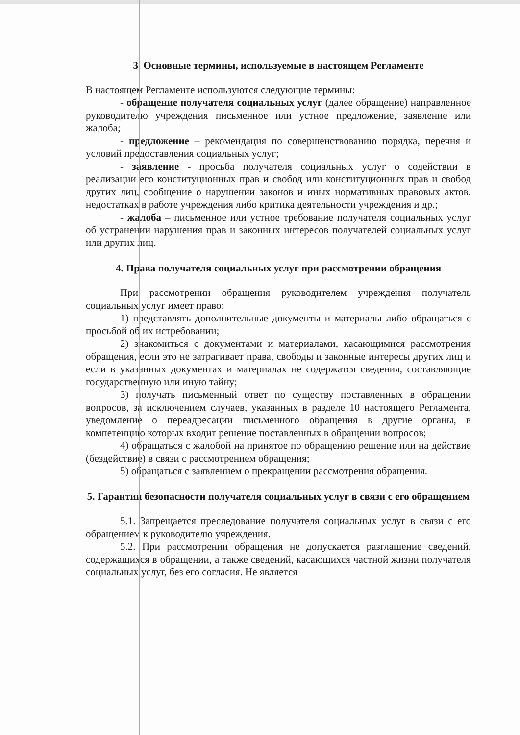3. Основные термины, используемые в настоящем Регламенте
В настоящем Регламенте используются следующие термины:
- обращение получателя социальных услуг (далее обращение) направленное руководителю учреждения письменное или устное предложение, заявление или жалоба;
- предложение – рекомендация по совершенствованию порядка, перечня и условий предоставления социальных услуг;
- заявление - просьба получателя социальных услуг о содействии в реализации его конституционных прав и свобод или конституционных прав и свобод других лиц, сообщение о нарушении законов и иных нормативных правовых актов, недостатках в работе учреждения либо критика деятельности учреждения и др.;
- жалоба – письменное или устное требование получателя социальных услуг об устранении нарушения прав и законных интересов получателей социальных услуг или других лиц.
4. Права получателя социальных услуг при рассмотрении обращения
При рассмотрении обращения руководителем учреждения получатель социальных услуг имеет право:
1) представлять дополнительные документы и материалы либо обращаться с просьбой об их истребовании;
2) знакомиться с документами и материалами, касающимися рассмотрения обращения, если это не затрагивает права, свободы и законные интересы других лиц и если в указанных документах и материалах не содержатся сведения, составляющие государственную или иную тайну;
3) получать письменный ответ по существу поставленных в обращении вопросов, за исключением случаев, указанных в разделе 10 настоящего Регламента, уведомление о переадресации письменного обращения в другие органы, в компетенцию которых входит решение поставленных в обращении вопросов;
4) обращаться с жалобой на принятое по обращению решение или на действие (бездействие) в связи с рассмотрением обращения;
5) обращаться с заявлением о прекращении рассмотрения обращения.
5. Гарантии безопасности получателя социальных услуг в связи с его обращением
5.1. Запрещается преследование получателя социальных услуг в связи с его обращением к руководителю учреждения.
5.2. При рассмотрении обращения не допускается разглашение сведений, содержащихся в обращении, а также сведений, касающихся частной жизни получателя социальных услуг, без его согласия. Не является